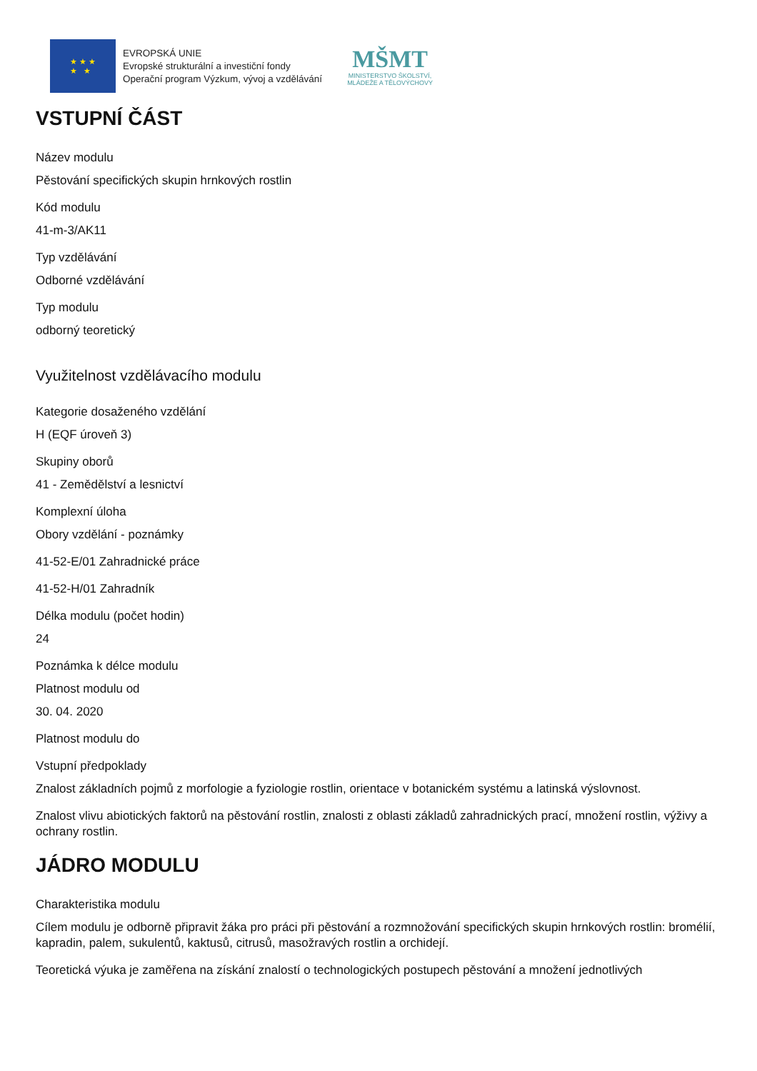★ ★ ★
★ ★
EVROPSKÁ UNIE
Evropské strukturální a investiční fondy
Operační program Výzkum, vývoj a vzdělávání
MŠMT
MINISTERSTVO ŠKOLSTVÍ,
MLÁDEŽE A TĚLOVÝCHOVY
VSTUPNÍ ČÁST
Název modulu
Pěstování specifických skupin hrnkových rostlin
Kód modulu
41-m-3/AK11
Typ vzdělávání
Odborné vzdělávání
Typ modulu
odborný teoretický
Využitelnost vzdělávacího modulu
Kategorie dosaženého vzdělání
H (EQF úroveň 3)
Skupiny oborů
41 - Zemědělství a lesnictví
Komplexní úloha
Obory vzdělání - poznámky
41-52-E/01 Zahradnické práce
41-52-H/01 Zahradník
Délka modulu (počet hodin)
24
Poznámka k délce modulu
Platnost modulu od
30. 04. 2020
Platnost modulu do
Vstupní předpoklady
Znalost základních pojmů z morfologie a fyziologie rostlin, orientace v botanickém systému a latinská výslovnost.
Znalost vlivu abiotických faktorů na pěstování rostlin, znalosti z oblasti základů zahradnických prací, množení rostlin, výživy a ochrany rostlin.
JÁDRO MODULU
Charakteristika modulu
Cílem modulu je odborně připravit žáka pro práci při pěstování a rozmnožování specifických skupin hrnkových rostlin: bromélií, kapradin, palem, sukulentů, kaktusů, citrusů, masožravých rostlin a orchidejí.
Teoretická výuka je zaměřena na získání znalostí o technologických postupech pěstování a množení jednotlivých